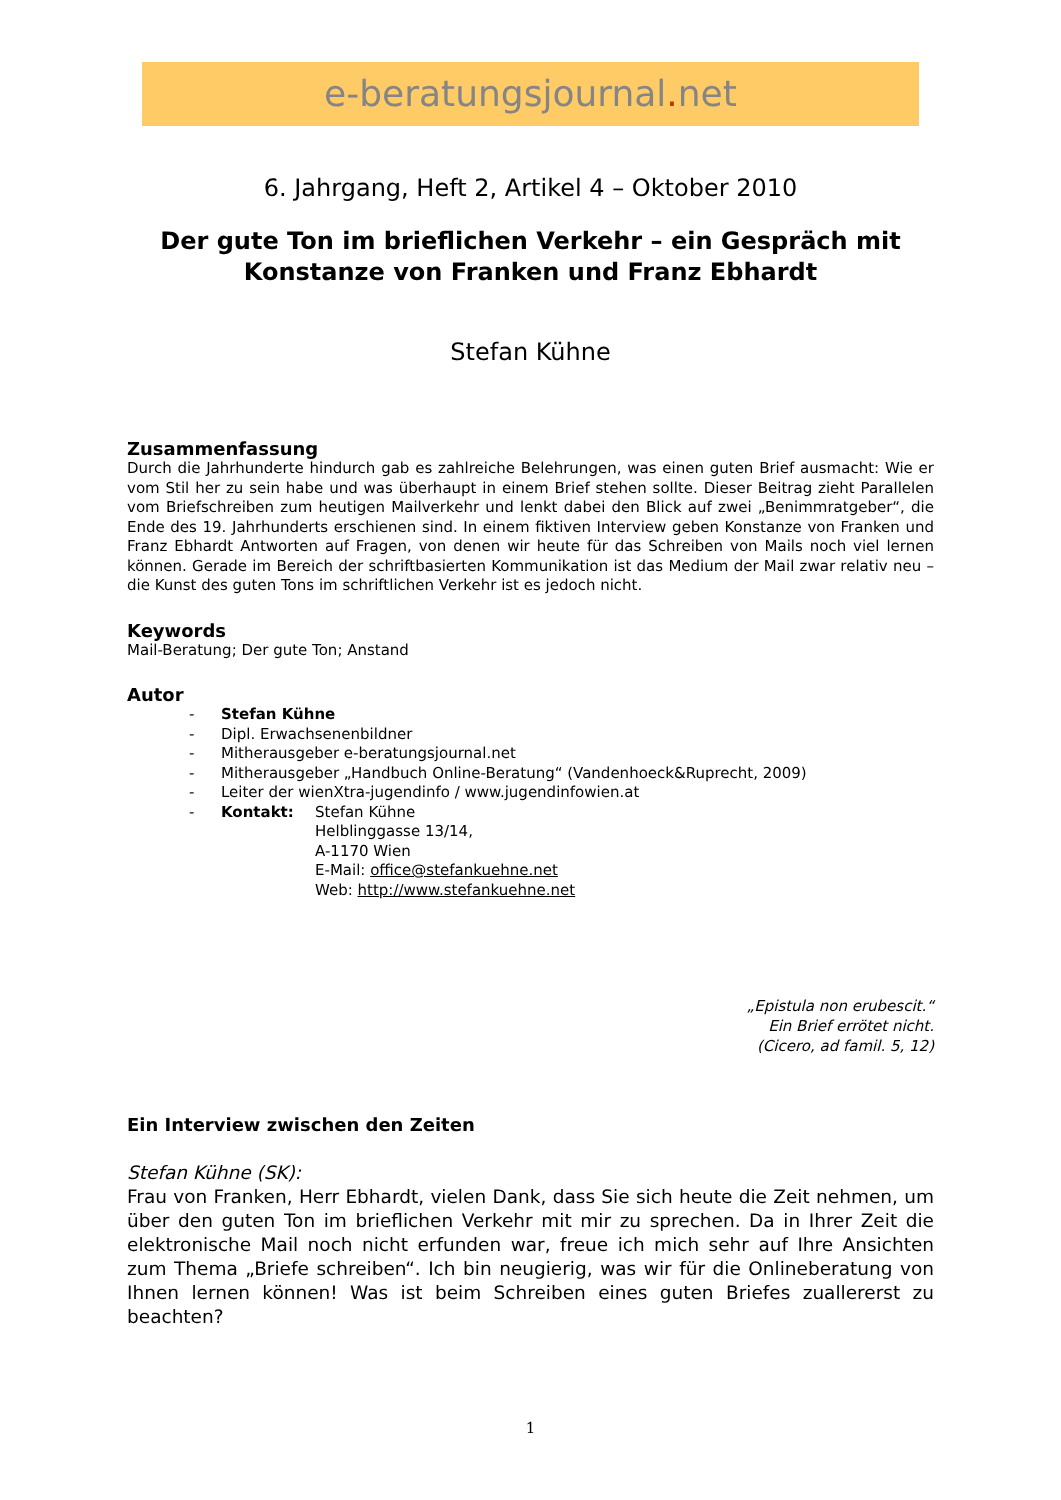e-beratungsjournal. net
6. Jahrgang, Heft 2, Artikel 4 – Oktober 2010
Der gute Ton im brieflichen Verkehr – ein Gespräch mit Konstanze von Franken und Franz Ebhardt
Stefan Kühne
Zusammenfassung
Durch die Jahrhunderte hindurch gab es zahlreiche Belehrungen, was einen guten Brief ausmacht: Wie er vom Stil her zu sein habe und was überhaupt in einem Brief stehen sollte. Dieser Beitrag zieht Parallelen vom Briefschreiben zum heutigen Mailverkehr und lenkt dabei den Blick auf zwei „Benimmratgeber“, die Ende des 19. Jahrhunderts erschienen sind. In einem fiktiven Interview geben Konstanze von Franken und Franz Ebhardt Antworten auf Fragen, von denen wir heute für das Schreiben von Mails noch viel lernen können. Gerade im Bereich der schriftbasierten Kommunikation ist das Medium der Mail zwar relativ neu – die Kunst des guten Tons im schriftlichen Verkehr ist es jedoch nicht.
Keywords
Mail-Beratung; Der gute Ton; Anstand
Autor
- Stefan Kühne
- Dipl. Erwachsenenbildner
- Mitherausgeber e-beratungsjournal.net
- Mitherausgeber „Handbuch Online-Beratung“ (Vandenhoeck&Ruprecht, 2009)
- Leiter der wienXtra-jugendinfo / www.jugendinfowien.at
- Kontakt: Stefan Kühne
Helblinggasse 13/14,
A-1170 Wien
E-Mail: office@stefankuehne.net
Web: http://www.stefankuehne.net
„Epistula non erubescit.“
Ein Brief errötet nicht.
(Cicero, ad famil. 5, 12)
Ein Interview zwischen den Zeiten
Stefan Kühne (SK):
Frau von Franken, Herr Ebhardt, vielen Dank, dass Sie sich heute die Zeit nehmen, um über den guten Ton im brieflichen Verkehr mit mir zu sprechen. Da in Ihrer Zeit die elektronische Mail noch nicht erfunden war, freue ich mich sehr auf Ihre Ansichten zum Thema „Briefe schreiben“. Ich bin neugierig, was wir für die Onlineberatung von Ihnen lernen können! Was ist beim Schreiben eines guten Briefes zuallererst zu beachten?
1